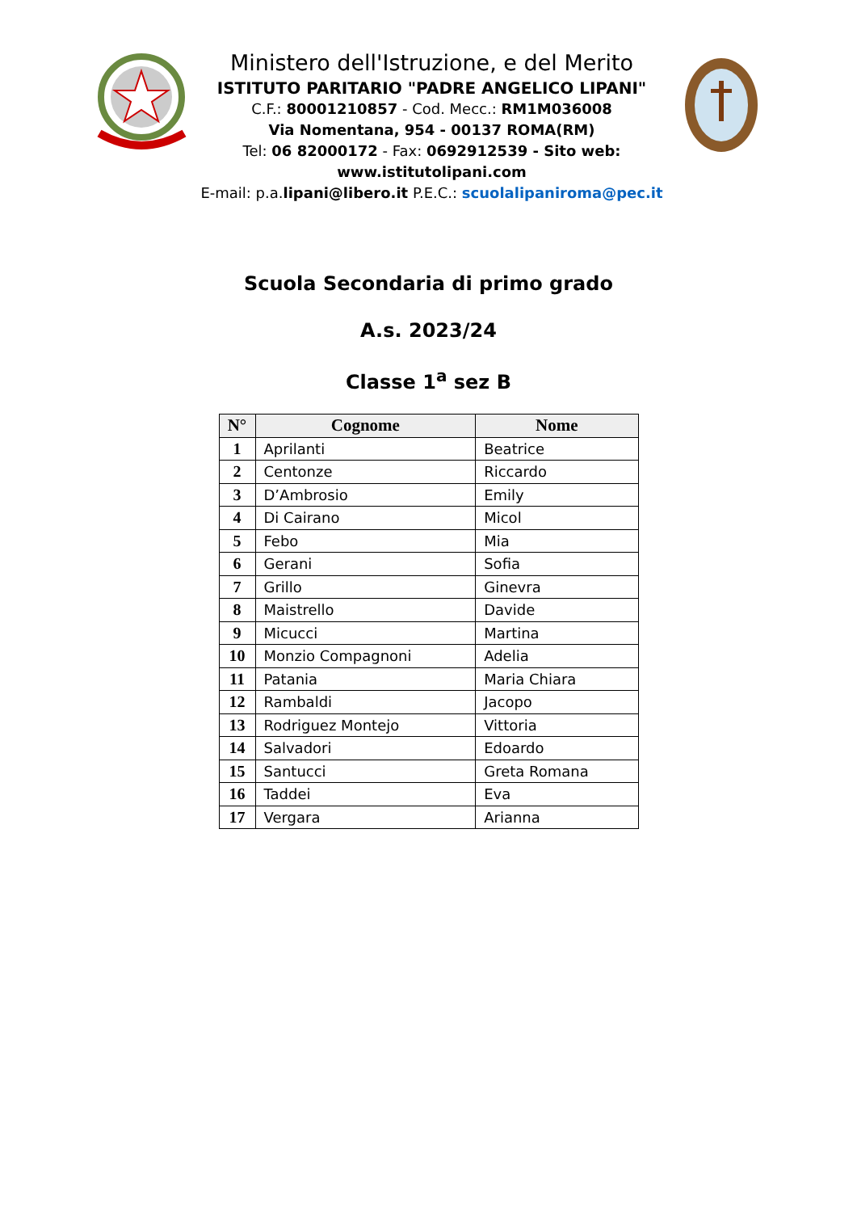Ministero dell'Istruzione, e del Merito
ISTITUTO PARITARIO "PADRE ANGELICO LIPANI"
C.F.: 80001210857 - Cod. Mecc.: RM1M036008
Via Nomentana, 954 - 00137 ROMA(RM)
Tel: 06 82000172 - Fax: 0692912539 - Sito web:
www.istitutolipani.com
E-mail: p.a.lipani@libero.it P.E.C.: scuolalipaniroma@pec.it
Scuola Secondaria di primo grado
A.s. 2023/24
Classe 1<sup>a</sup> sez B
| N° | Cognome | Nome |
| --- | --- | --- |
| 1 | Aprilanti | Beatrice |
| 2 | Centonze | Riccardo |
| 3 | D’Ambrosio | Emily |
| 4 | Di Cairano | Micol |
| 5 | Febo | Mia |
| 6 | Gerani | Sofia |
| 7 | Grillo | Ginevra |
| 8 | Maistrello | Davide |
| 9 | Micucci | Martina |
| 10 | Monzio Compagnoni | Adelia |
| 11 | Patania | Maria Chiara |
| 12 | Rambaldi | Jacopo |
| 13 | Rodriguez Montejo | Vittoria |
| 14 | Salvadori | Edoardo |
| 15 | Santucci | Greta Romana |
| 16 | Taddei | Eva |
| 17 | Vergara | Arianna |